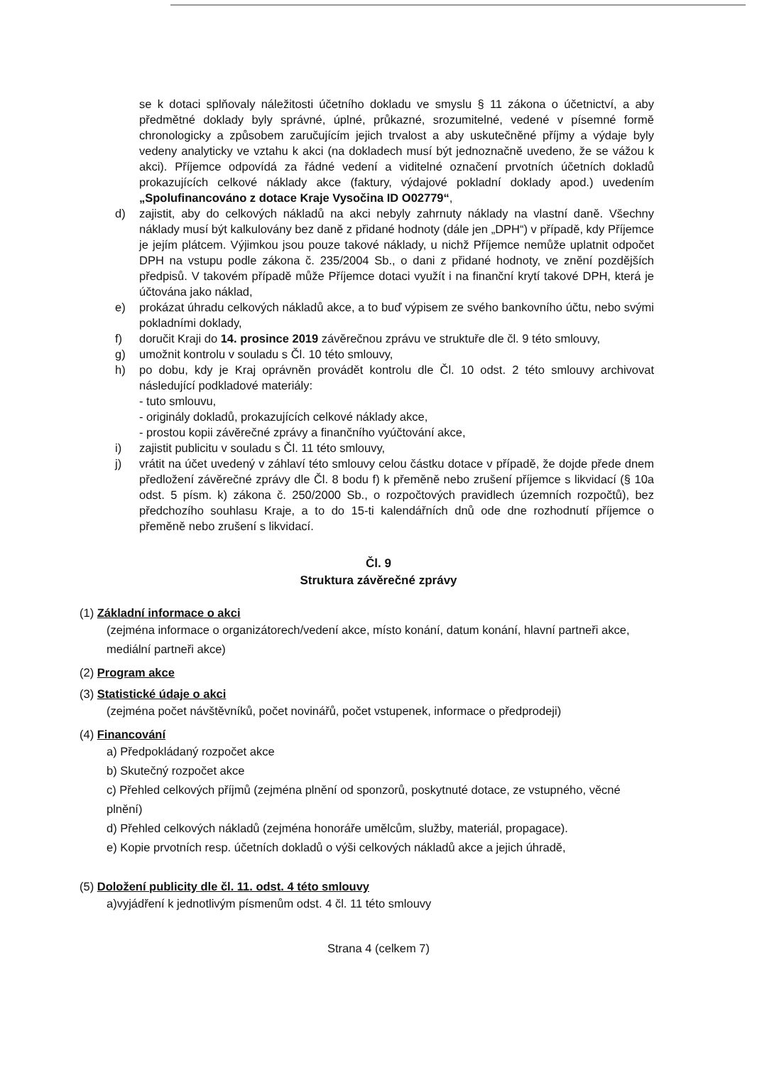se k dotaci splňovaly náležitosti účetního dokladu ve smyslu § 11 zákona o účetnictví, a aby předmětné doklady byly správné, úplné, průkazné, srozumitelné, vedené v písemné formě chronologicky a způsobem zaručujícím jejich trvalost a aby uskutečněné příjmy a výdaje byly vedeny analyticky ve vztahu k akci (na dokladech musí být jednoznačně uvedeno, že se vážou k akci). Příjemce odpovídá za řádné vedení a viditelné označení prvotních účetních dokladů prokazujících celkové náklady akce (faktury, výdajové pokladní doklady apod.) uvedením „Spolufinancováno z dotace Kraje Vysočina ID O02779“,
d) zajistit, aby do celkových nákladů na akci nebyly zahrnuty náklady na vlastní daně. Všechny náklady musí být kalkulovány bez daně z přidané hodnoty (dále jen „DPH“) v případě, kdy Příjemce je jejím plátcem. Výjimkou jsou pouze takové náklady, u nichž Příjemce nemůže uplatnit odpočet DPH na vstupu podle zákona č. 235/2004 Sb., o dani z přidané hodnoty, ve znění pozdějších předpisů. V takovém případě může Příjemce dotaci využít i na finanční krytí takové DPH, která je účtována jako náklad,
e) prokázat úhradu celkových nákladů akce, a to buď výpisem ze svého bankovního účtu, nebo svými pokladními doklady,
f) doručit Kraji do 14. prosince 2019 závěrečnou zprávu ve struktuře dle čl. 9 této smlouvy,
g) umožnit kontrolu v souladu s Čl. 10 této smlouvy,
h) po dobu, kdy je Kraj oprávněn provádět kontrolu dle Čl. 10 odst. 2 této smlouvy archivovat následující podkladové materiály:
- tuto smlouvu,
- originály dokladů, prokazujících celkové náklady akce,
- prostou kopii závěrečné zprávy a finančního vyúčtování akce,
i) zajistit publicitu v souladu s Čl. 11 této smlouvy,
j) vrátit na účet uvedený v záhlaví této smlouvy celou částku dotace v případě, že dojde přede dnem předložení závěrečné zprávy dle Čl. 8 bodu f) k přeměně nebo zrušení příjemce s likvidací (§ 10a odst. 5 písm. k) zákona č. 250/2000 Sb., o rozpočtových pravidlech územních rozpočtů), bez předchozího souhlasu Kraje, a to do 15-ti kalendářních dnů ode dne rozhodnutí příjemce o přeměně nebo zrušení s likvidací.
Čl. 9
Struktura závěrečné zprávy
(1) Základní informace o akci
(zejména informace o organizátorech/vedení akce, místo konání, datum konání, hlavní partneři akce, mediální partneři akce)
(2) Program akce
(3) Statistické údaje o akci
(zejména počet návštěvníků, počet novinářů, počet vstupenek, informace o předprodeji)
(4) Financování
a) Předpokládaný rozpočet akce
b) Skutečný rozpočet akce
c) Přehled celkových příjmů (zejména plnění od sponzorů, poskytnuté dotace, ze vstupného, věcné plnění)
d) Přehled celkových nákladů (zejména honoráře umělcům, služby, materiál, propagace).
e) Kopie prvotních resp. účetních dokladů o výši celkových nákladů akce a jejich úhradě,
(5) Doložení publicity dle čl. 11. odst. 4 této smlouvy
a)vyjádření k jednotlivým písmenům odst. 4 čl. 11 této smlouvy
Strana 4 (celkem 7)